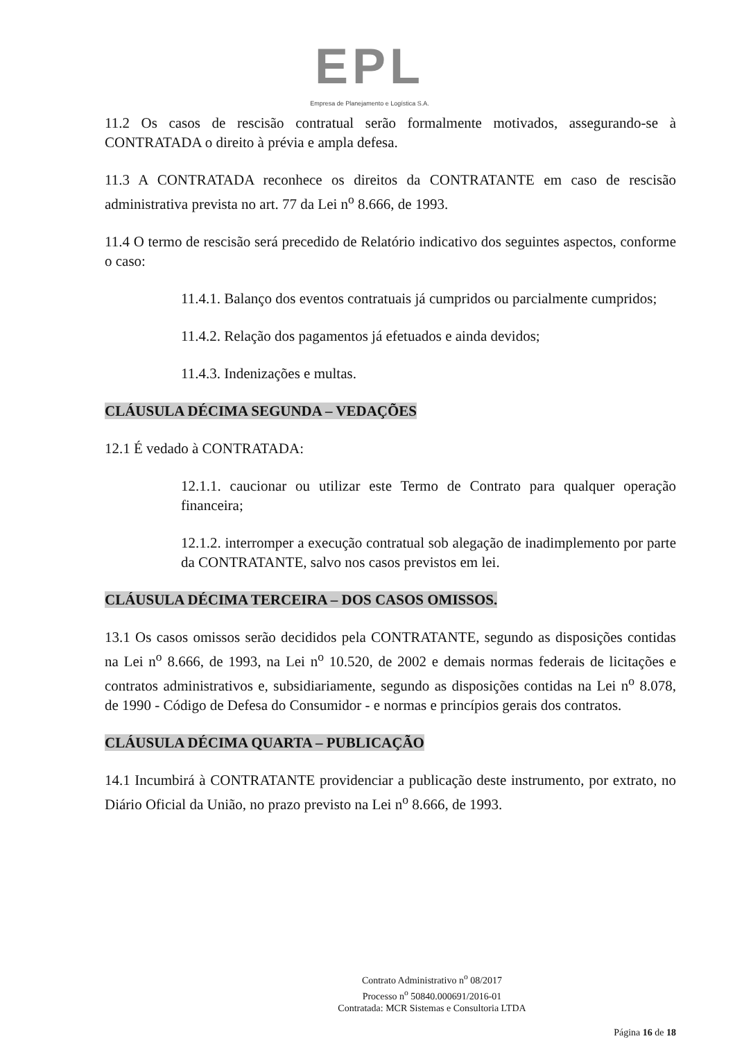EPL
Empresa de Planejamento e Logística S.A.
11.2 Os casos de rescisão contratual serão formalmente motivados, assegurando-se à CONTRATADA o direito à prévia e ampla defesa.
11.3 A CONTRATADA reconhece os direitos da CONTRATANTE em caso de rescisão administrativa prevista no art. 77 da Lei n<sup>o</sup> 8.666, de 1993.
11.4 O termo de rescisão será precedido de Relatório indicativo dos seguintes aspectos, conforme o caso:
11.4.1. Balanço dos eventos contratuais já cumpridos ou parcialmente cumpridos;
11.4.2. Relação dos pagamentos já efetuados e ainda devidos;
11.4.3. Indenizações e multas.
CLÁUSULA DÉCIMA SEGUNDA – VEDAÇÕES
12.1 É vedado à CONTRATADA:
12.1.1. caucionar ou utilizar este Termo de Contrato para qualquer operação financeira;
12.1.2. interromper a execução contratual sob alegação de inadimplemento por parte da CONTRATANTE, salvo nos casos previstos em lei.
CLÁUSULA DÉCIMA TERCEIRA – DOS CASOS OMISSOS.
13.1 Os casos omissos serão decididos pela CONTRATANTE, segundo as disposições contidas na Lei n<sup>o</sup> 8.666, de 1993, na Lei n<sup>o</sup> 10.520, de 2002 e demais normas federais de licitações e contratos administrativos e, subsidiariamente, segundo as disposições contidas na Lei n<sup>o</sup> 8.078, de 1990 - Código de Defesa do Consumidor - e normas e princípios gerais dos contratos.
CLÁUSULA DÉCIMA QUARTA – PUBLICAÇÃO
14.1 Incumbirá à CONTRATANTE providenciar a publicação deste instrumento, por extrato, no Diário Oficial da União, no prazo previsto na Lei n<sup>o</sup> 8.666, de 1993.
Contrato Administrativo n<sup>o</sup> 08/2017
Processo n<sup>o</sup> 50840.000691/2016-01
Contratada: MCR Sistemas e Consultoria LTDA
Página 16 de 18